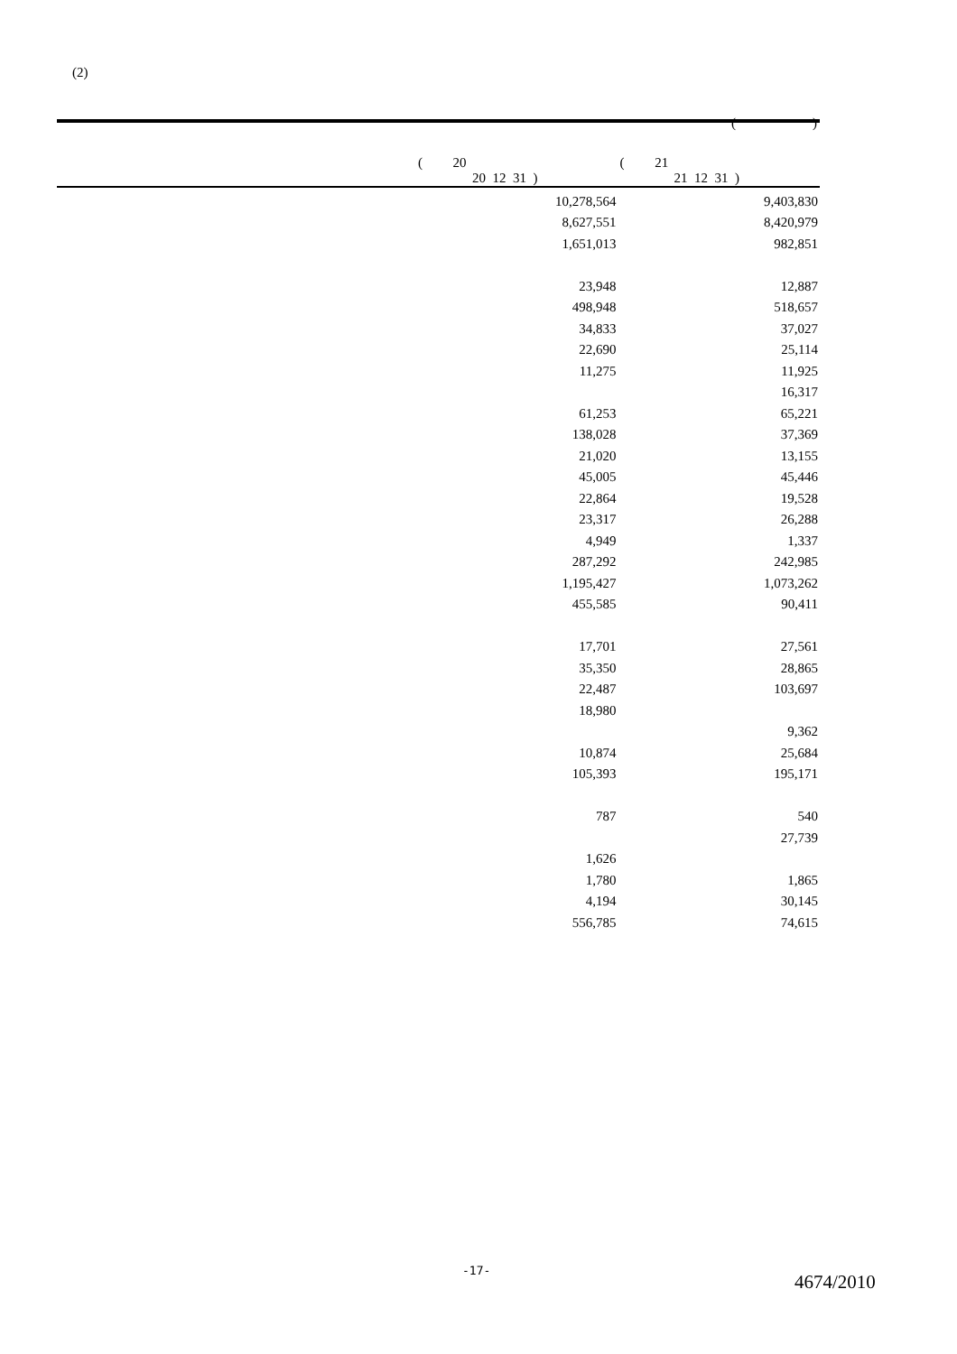(2)
()
| | ( 20 20 12 31 ) | ( 21 21 12 31 ) |
| | 10,278,564 | 9,403,830 |
| | 8,627,551 | 8,420,979 |
| | 1,651,013 | 982,851 |
| | 23,948 | 12,887 |
| | 498,948 | 518,657 |
| | 34,833 | 37,027 |
| | 22,690 | 25,114 |
| | 11,275 | 11,925 |
| | | 16,317 |
| | 61,253 | 65,221 |
| | 138,028 | 37,369 |
| | 21,020 | 13,155 |
| | 45,005 | 45,446 |
| | 22,864 | 19,528 |
| | 23,317 | 26,288 |
| | 4,949 | 1,337 |
| | 287,292 | 242,985 |
| | 1,195,427 | 1,073,262 |
| | 455,585 | 90,411 |
| | 17,701 | 27,561 |
| | 35,350 | 28,865 |
| | 22,487 | 103,697 |
| | 18,980 | |
| | | 9,362 |
| | 10,874 | 25,684 |
| | 105,393 | 195,171 |
| | 787 | 540 |
| | | 27,739 |
| | 1,626 | |
| | 1,780 | 1,865 |
| | 4,194 | 30,145 |
| | 556,785 | 74,615 |
-17-
4674/2010